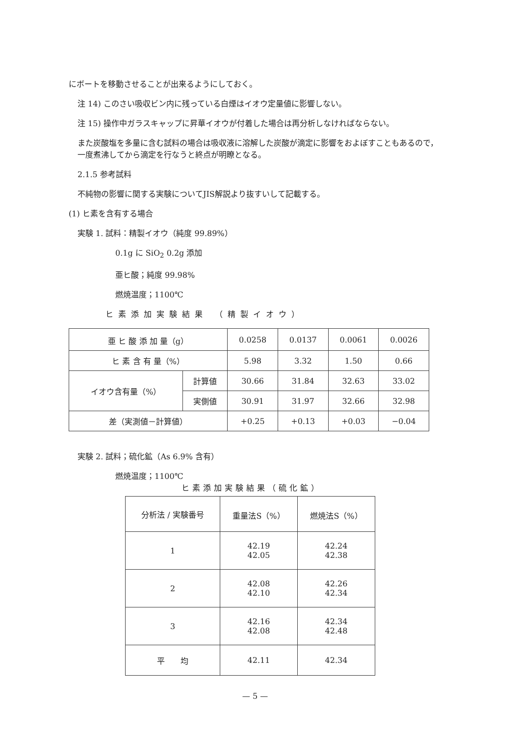にボートを移動させることが出来るようにしておく。
注 14) このさい吸収ビン内に残っている白煙はイオウ定量値に影響しない。
注 15) 操作中ガラスキャップに昇華イオウが付着した場合は再分析しなければならない。
また炭酸塩を多量に含む試料の場合は吸収液に溶解した炭酸が滴定に影響をおよぼすこともあるので，一度煮沸してから滴定を行なうと終点が明瞭となる。
2.1.5 参考試料
不純物の影響に関する実験についてJIS解説より抜すいして記載する。
(1) ヒ素を含有する場合
実験 1. 試料：精製イオウ（純度 99.89%）
0.1g に SiO<sub>2</sub> 0.2g 添加
亜ヒ酸；純度 99.98%
燃焼温度；1100℃
ヒ素添加実験結果 （精製イオウ）
| 亜 ヒ 酸 添 加 量（g） | | 0.0258 | 0.0137 | 0.0061 | 0.0026 |
| ヒ 素 含 有 量（%） | | 5.98 | 3.32 | 1.50 | 0.66 |
| イオウ含有量（%） | 計算値 | 30.66 | 31.84 | 32.63 | 33.02 |
| | 実側値 | 30.91 | 31.97 | 32.66 | 32.98 |
| 差（実測値－計算値） | | +0.25 | +0.13 | +0.03 | −0.04 |
実験 2. 試料；硫化鉱（As 6.9% 含有）
燃焼温度；1100℃
ヒ素添加実験結果（硫化鉱）
| 分析法 / 実験番号 | 重量法S（%） | 燃焼法S（%） |
| 1 | 42.19 42.05 | 42.24 42.38 |
| 2 | 42.08 42.10 | 42.26 42.34 |
| 3 | 42.16 42.08 | 42.34 42.48 |
| 平 均 | 42.11 | 42.34 |
— 5 —